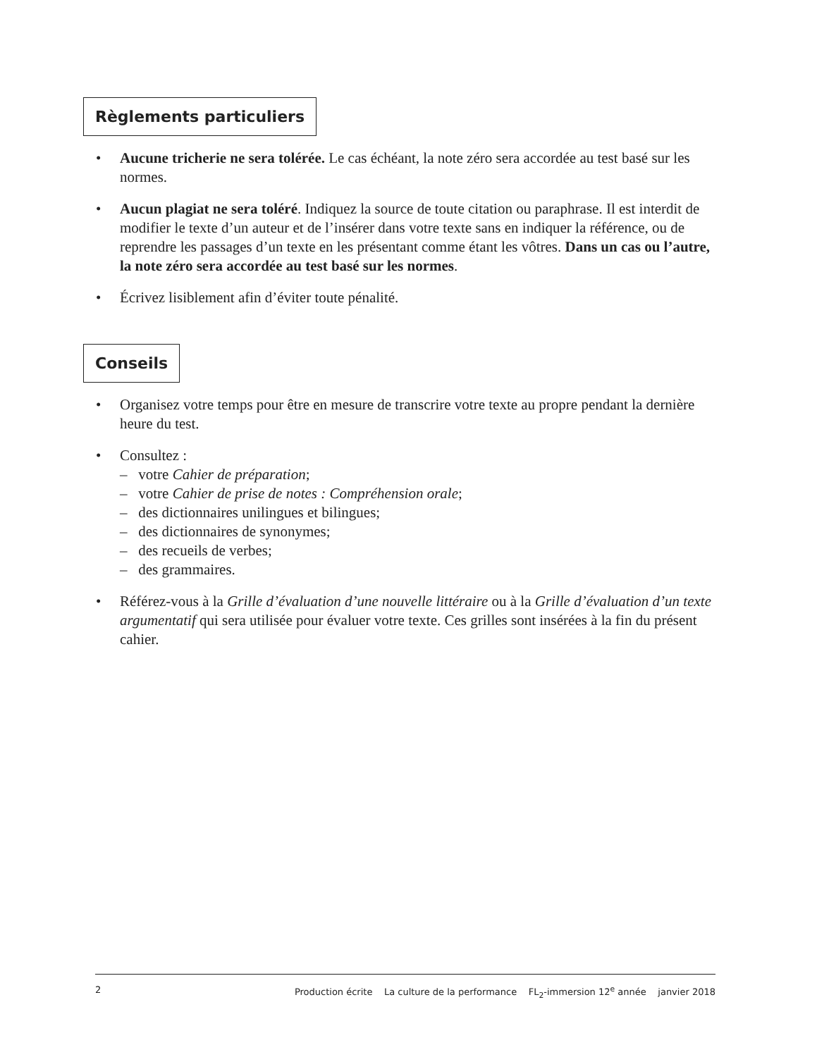Règlements particuliers
• Aucune tricherie ne sera tolérée. Le cas échéant, la note zéro sera accordée au test basé sur les normes.
• Aucun plagiat ne sera toléré. Indiquez la source de toute citation ou paraphrase. Il est interdit de modifier le texte d’un auteur et de l’insérer dans votre texte sans en indiquer la référence, ou de reprendre les passages d’un texte en les présentant comme étant les vôtres. Dans un cas ou l’autre, la note zéro sera accordée au test basé sur les normes.
• Écrivez lisiblement afin d’éviter toute pénalité.
Conseils
• Organisez votre temps pour être en mesure de transcrire votre texte au propre pendant la dernière heure du test.
• Consultez :
– votre Cahier de préparation;
– votre Cahier de prise de notes : Compréhension orale;
– des dictionnaires unilingues et bilingues;
– des dictionnaires de synonymes;
– des recueils de verbes;
– des grammaires.
• Référez-vous à la Grille d’évaluation d’une nouvelle littéraire ou à la Grille d’évaluation d’un texte argumentatif qui sera utilisée pour évaluer votre texte. Ces grilles sont insérées à la fin du présent cahier.
2 Production écrite La culture de la performance FL<sub>2</sub>-immersion 12<sup>e</sup> année janvier 2018